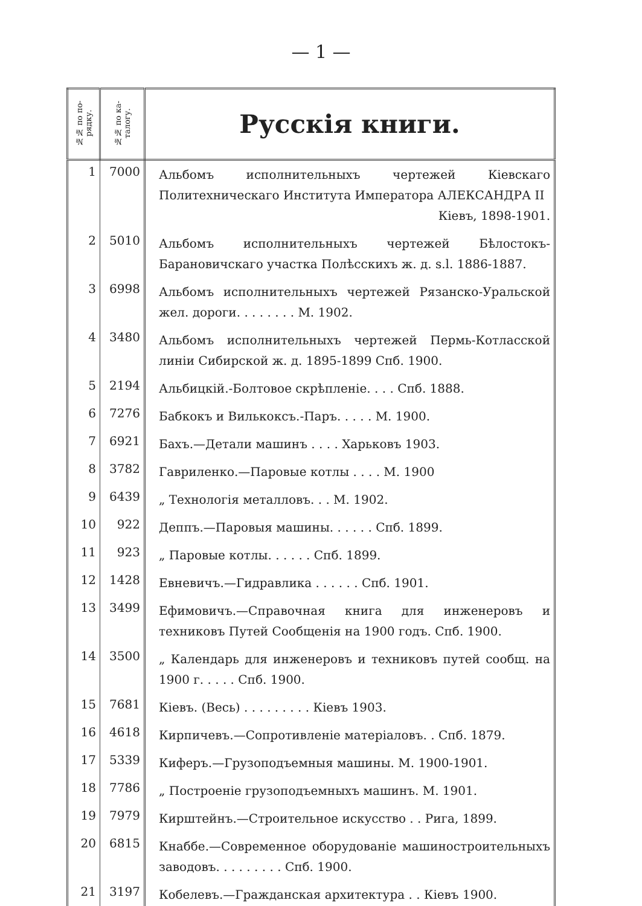— 1 —
| №№ по по-рядку. | №№ по ка-талогу. | Русскія книги. |
| --- | --- | --- |
| 1 | 7000 | Альбомъ исполнительныхъ чертежей Кіевскаго Политехническаго Института Императора АЛЕКСАНДРА II Кіевъ, 1898-1901. |
| 2 | 5010 | Альбомъ исполнительныхъ чертежей Бѣлостокъ-Барановичскаго участка Полѣсскихъ ж. д. s.l. 1886-1887. |
| 3 | 6998 | Альбомъ исполнительныхъ чертежей Рязанско-Уральской жел. дороги. . . . . . . . М. 1902. |
| 4 | 3480 | Альбомъ исполнительныхъ чертежей Пермь-Котласской линіи Сибирской ж. д. 1895-1899 Спб. 1900. |
| 5 | 2194 | Альбицкій.-Болтовое скрѣпленіе. . . . Спб. 1888. |
| 6 | 7276 | Бабкокъ и Вилькоксъ.-Паръ. . . . . М. 1900. |
| 7 | 6921 | Бахъ.—Детали машинъ . . . . Харьковъ 1903. |
| 8 | 3782 | Гавриленко.—Паровые котлы . . . . М. 1900 |
| 9 | 6439 | „ Технологія металловъ. . . М. 1902. |
| 10 | 922 | Деппъ.—Паровыя машины. . . . . . Спб. 1899. |
| 11 | 923 | „ Паровые котлы. . . . . . Спб. 1899. |
| 12 | 1428 | Евневичъ.—Гидравлика . . . . . . Спб. 1901. |
| 13 | 3499 | Ефимовичъ.—Справочная книга для инженеровъ и техниковъ Путей Сообщенія на 1900 годъ. Спб. 1900. |
| 14 | 3500 | „ Календарь для инженеровъ и техниковъ путей сообщ. на 1900 г. . . . . Спб. 1900. |
| 15 | 7681 | Кіевъ. (Весь) . . . . . . . . . Кіевъ 1903. |
| 16 | 4618 | Кирпичевъ.—Сопротивленіе матеріаловъ. . Спб. 1879. |
| 17 | 5339 | Киферъ.—Грузоподъемныя машины. М. 1900-1901. |
| 18 | 7786 | „ Построеніе грузоподъемныхъ машинъ. М. 1901. |
| 19 | 7979 | Кирштейнъ.—Строительное искусство . . Рига, 1899. |
| 20 | 6815 | Кнаббе.—Современное оборудованіе машиностроительныхъ заводовъ. . . . . . . . . Спб. 1900. |
| 21 | 3197 | Кобелевъ.—Гражданская архитектура . . Кіевъ 1900. |